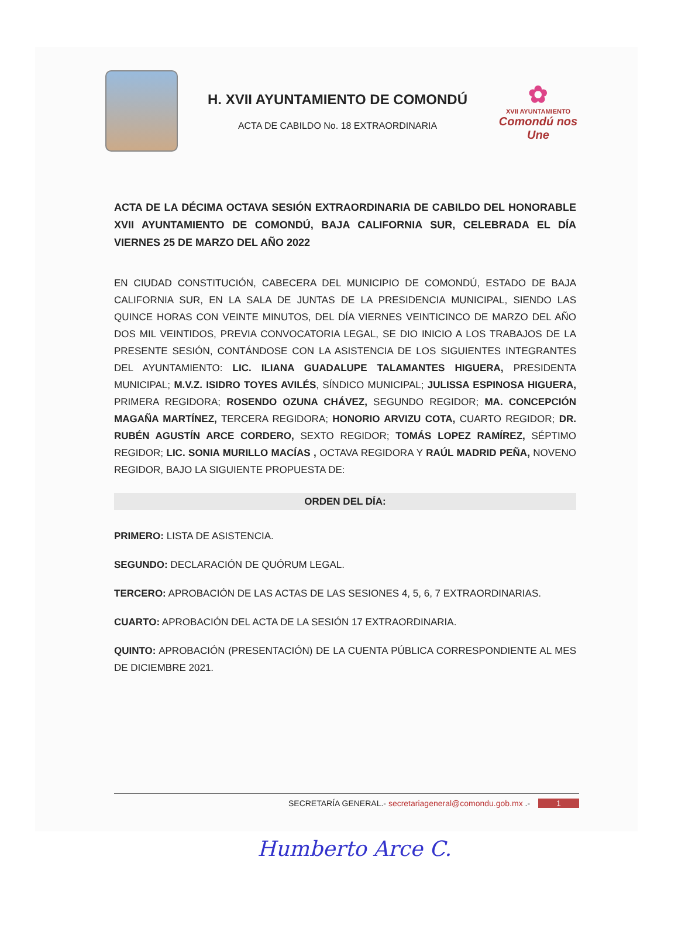H. XVII AYUNTAMIENTO DE COMONDÚ
ACTA DE CABILDO No. 18 EXTRAORDINARIA
✿
XVII AYUNTAMIENTO
Comondú nos Une
ACTA DE LA DÉCIMA OCTAVA SESIÓN EXTRAORDINARIA DE CABILDO DEL HONORABLE XVII AYUNTAMIENTO DE COMONDÚ, BAJA CALIFORNIA SUR, CELEBRADA EL DÍA VIERNES 25 DE MARZO DEL AÑO 2022
EN CIUDAD CONSTITUCIÓN, CABECERA DEL MUNICIPIO DE COMONDÚ, ESTADO DE BAJA CALIFORNIA SUR, EN LA SALA DE JUNTAS DE LA PRESIDENCIA MUNICIPAL, SIENDO LAS QUINCE HORAS CON VEINTE MINUTOS, DEL DÍA VIERNES VEINTICINCO DE MARZO DEL AÑO DOS MIL VEINTIDOS, PREVIA CONVOCATORIA LEGAL, SE DIO INICIO A LOS TRABAJOS DE LA PRESENTE SESIÓN, CONTÁNDOSE CON LA ASISTENCIA DE LOS SIGUIENTES INTEGRANTES DEL AYUNTAMIENTO: LIC. ILIANA GUADALUPE TALAMANTES HIGUERA, PRESIDENTA MUNICIPAL; M.V.Z. ISIDRO TOYES AVILÉS, SÍNDICO MUNICIPAL; JULISSA ESPINOSA HIGUERA, PRIMERA REGIDORA; ROSENDO OZUNA CHÁVEZ, SEGUNDO REGIDOR; MA. CONCEPCIÓN MAGAÑA MARTÍNEZ, TERCERA REGIDORA; HONORIO ARVIZU COTA, CUARTO REGIDOR; DR. RUBÉN AGUSTÍN ARCE CORDERO, SEXTO REGIDOR; TOMÁS LOPEZ RAMÍREZ, SÉPTIMO REGIDOR; LIC. SONIA MURILLO MACÍAS , OCTAVA REGIDORA Y RAÚL MADRID PEÑA, NOVENO REGIDOR, BAJO LA SIGUIENTE PROPUESTA DE:
ORDEN DEL DÍA:
PRIMERO: LISTA DE ASISTENCIA.
SEGUNDO: DECLARACIÓN DE QUÓRUM LEGAL.
TERCERO: APROBACIÓN DE LAS ACTAS DE LAS SESIONES 4, 5, 6, 7 EXTRAORDINARIAS.
CUARTO: APROBACIÓN DEL ACTA DE LA SESIÓN 17 EXTRAORDINARIA.
QUINTO: APROBACIÓN (PRESENTACIÓN) DE LA CUENTA PÚBLICA CORRESPONDIENTE AL MES DE DICIEMBRE 2021.
SECRETARÍA GENERAL.- secretariageneral@comondu.gob.mx .- 1
Humberto Arce C.